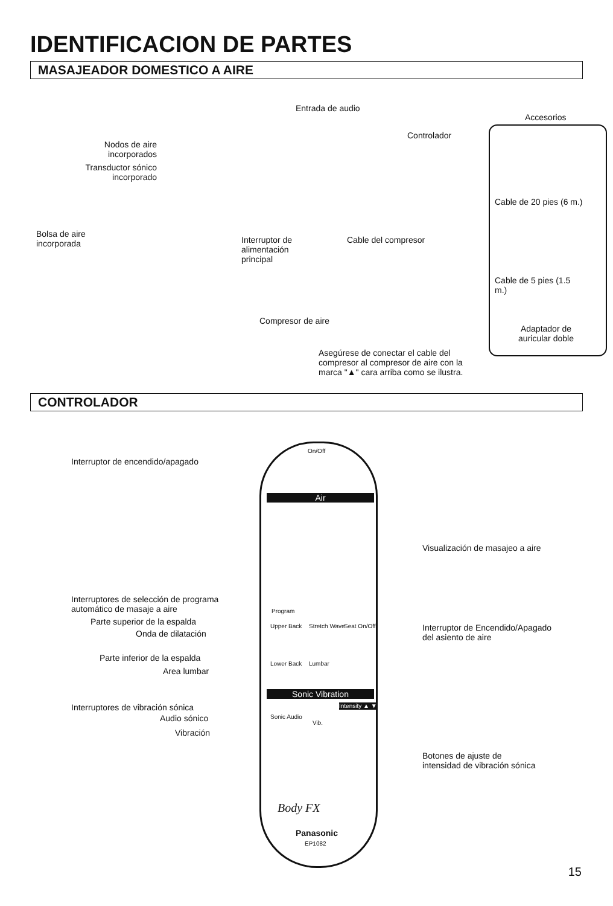IDENTIFICACION DE PARTES
MASAJEADOR DOMESTICO A AIRE
Entrada de audio
Accesorios
Controlador
Nodos de aire
incorporados
Transductor sónico
incorporado
Cable de 20 pies (6 m.)
Bolsa de aire
incorporada
Interruptor de
alimentación
principal
Cable del compresor
Cable de 5 pies (1.5 m.)
Compresor de aire
Adaptador de
auricular doble
Asegúrese de conectar el cable del
compresor al compresor de aire con la
marca "▲" cara arriba como se ilustra.
CONTROLADOR
Interruptor de encendido/apagado
On/Off
Air
Visualización de masajeo a aire
Interruptores de selección de programa
automático de masaje a aire
Program
Parte superior de la espalda
Onda de dilatación
Interruptor de Encendido/Apagado
del asiento de aire
Upper Back Stretch Wave Seat On/Off
Parte inferior de la espalda
Area lumbar
Lower Back Lumbar
Sonic Vibration
Interruptores de vibración sónica
Audio sónico
Vibración
Sonic Audio
Vib.
Intensity ▲ ▼
Botones de ajuste de
intensidad de vibración sónica
Body FX
Panasonic
EP1082
15